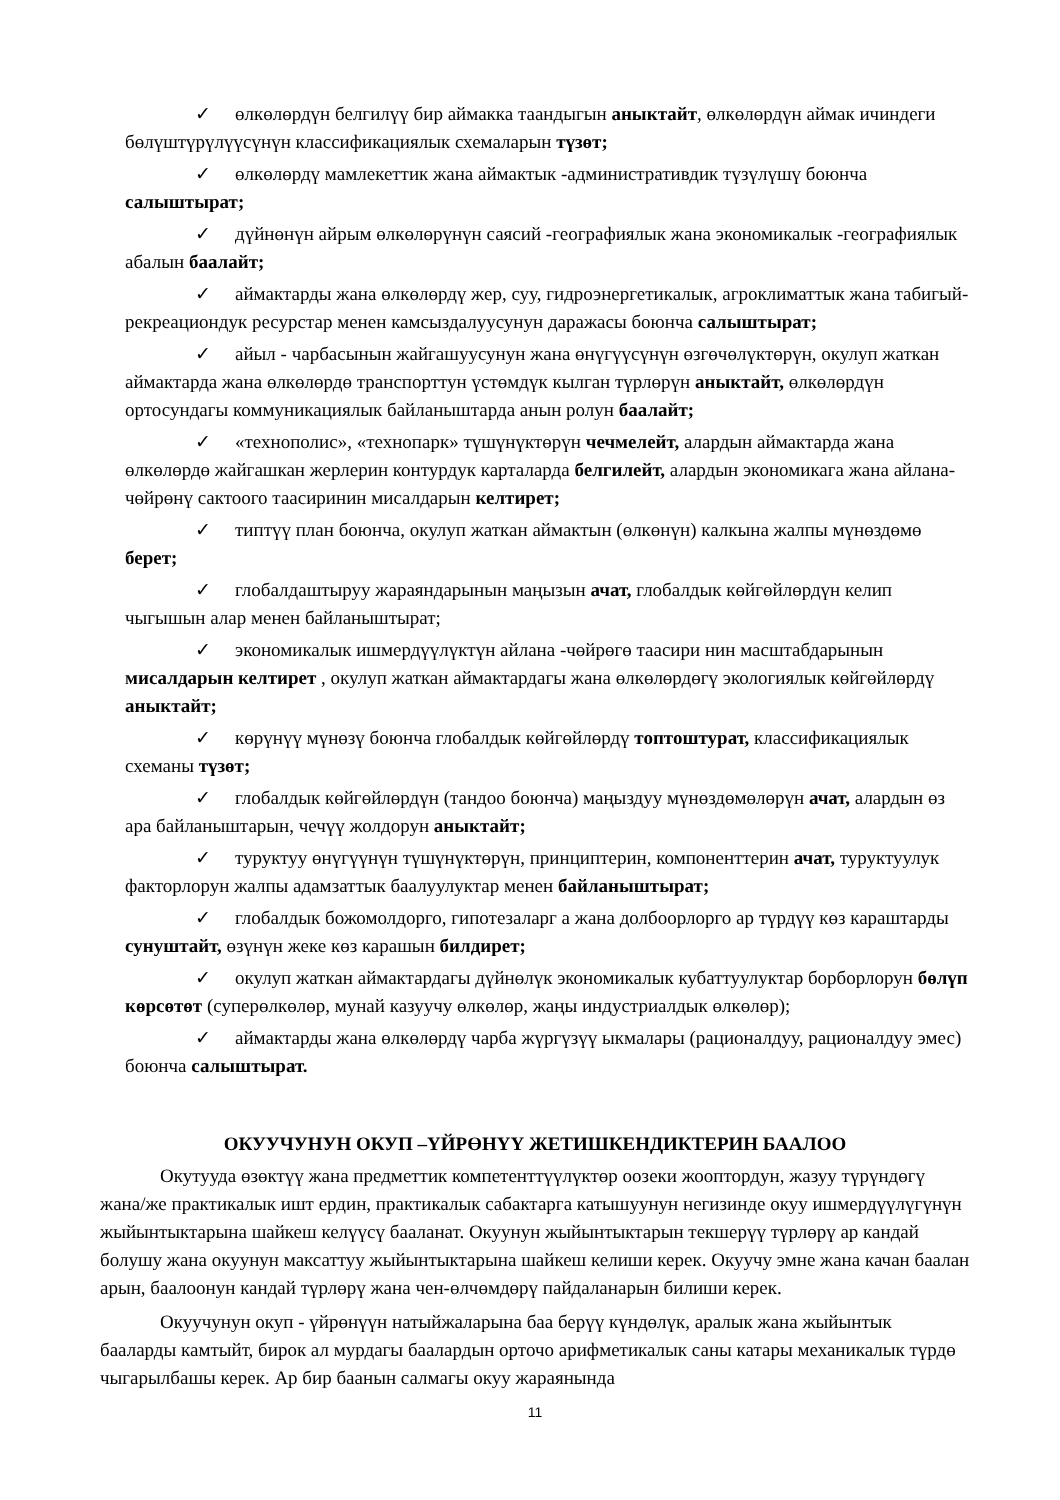✓ өлкөлөрдүн белгилүү бир аймакка таандыгын аныктайт, өлкөлөрдүн аймак ичиндеги бөлүштүрүлүүсүнүн классификациялык схемаларын түзөт;
✓ өлкөлөрдү мамлекеттик жана аймактык -административдик түзүлүшү боюнча салыштырат;
✓ дүйнөнүн айрым өлкөлөрүнүн саясий -географиялык жана экономикалык -географиялык абалын баалайт;
✓ аймактарды жана өлкөлөрдү жер, суу, гидроэнергетикалык, агроклиматтык жана табигый-рекреациондук ресурстар менен камсыздалуусунун даражасы боюнча салыштырат;
✓ айыл - чарбасынын жайгашуусунун жана өнүгүүсүнүн өзгөчөлүктөрүн, окулуп жаткан аймактарда жана өлкөлөрдө транспорттун үстөмдүк кылган түрлөрүн аныктайт, өлкөлөрдүн ортосундагы коммуникациялык байланыштарда анын ролун баалайт;
✓ «технополис», «технопарк» түшүнүктөрүн чечмелейт, алардын аймактарда жана өлкөлөрдө жайгашкан жерлерин контурдук карталарда белгилейт, алардын экономикага жана айлана-чөйрөнү сактоого таасиринин мисалдарын келтирет;
✓ типтүү план боюнча, окулуп жаткан аймактын (өлкөнүн) калкына жалпы мүнөздөмө берет;
✓ глобалдаштыруу жараяндарынын маңызын ачат, глобалдык көйгөйлөрдүн келип чыгышын алар менен байланыштырат;
✓ экономикалык ишмердүүлүктүн айлана -чөйрөгө таасири нин масштабдарынын мисалдарын келтирет , окулуп жаткан аймактардагы жана өлкөлөрдөгү экологиялык көйгөйлөрдү аныктайт;
✓ көрүнүү мүнөзү боюнча глобалдык көйгөйлөрдү топтоштурат, классификациялык схеманы түзөт;
✓ глобалдык көйгөйлөрдүн (тандоо боюнча) маңыздуу мүнөздөмөлөрүн ачат, алардын өз ара байланыштарын, чечүү жолдорун аныктайт;
✓ туруктуу өнүгүүнүн түшүнүктөрүн, принциптерин, компоненттерин ачат, туруктуулук факторлорун жалпы адамзаттык баалуулуктар менен байланыштырат;
✓ глобалдык божомолдорго, гипотезаларг а жана долбоорлорго ар түрдүү көз караштарды сунуштайт, өзүнүн жеке көз карашын билдирет;
✓ окулуп жаткан аймактардагы дүйнөлүк экономикалык кубаттуулуктар борборлорун бөлүп көрсөтөт (суперөлкөлөр, мунай казуучу өлкөлөр, жаңы индустриалдык өлкөлөр);
✓ аймактарды жана өлкөлөрдү чарба жүргүзүү ыкмалары (рационалдуу, рационалдуу эмес) боюнча салыштырат.
ОКУУЧУНУН ОКУП –ҮЙРӨНҮҮ ЖЕТИШКЕНДИКТЕРИН БААЛОО
Окутууда өзөктүү жана предметтик компетенттүүлүктөр оозеки жооптордун, жазуу түрүндөгү жана/же практикалык ишт ердин, практикалык сабактарга катышуунун негизинде окуу ишмердүүлүгүнүн жыйынтыктарына шайкеш келүүсү бааланат. Окуунун жыйынтыктарын текшерүү түрлөрү ар кандай болушу жана окуунун максаттуу жыйынтыктарына шайкеш келиши керек. Окуучу эмне жана качан баалан арын, баалоонун кандай түрлөрү жана чен-өлчөмдөрү пайдаланарын билиши керек.
Окуучунун окуп - үйрөнүүн натыйжаларына баа берүү күндөлүк, аралык жана жыйынтык бааларды камтыйт, бирок ал мурдагы баалардын орточо арифметикалык саны катары механикалык түрдө чыгарылбашы керек. Ар бир баанын салмагы окуу жараянында
11